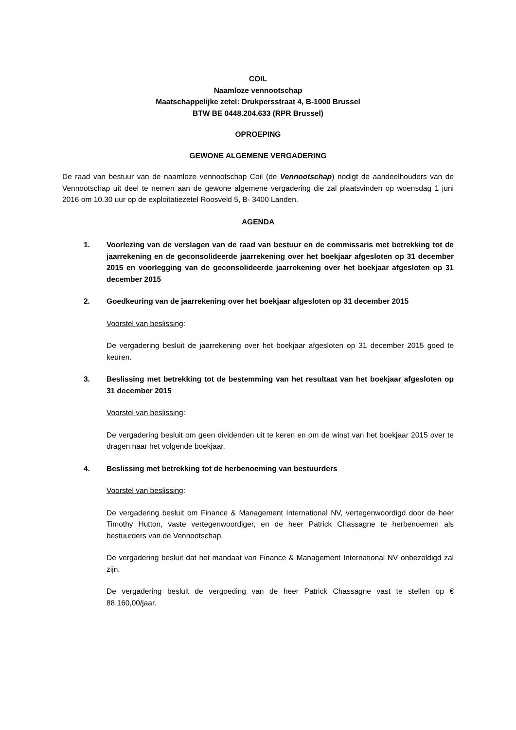COIL
Naamloze vennootschap
Maatschappelijke zetel: Drukpersstraat 4, B-1000 Brussel
BTW BE 0448.204.633 (RPR Brussel)
OPROEPING
GEWONE ALGEMENE VERGADERING
De raad van bestuur van de naamloze vennootschap Coil (de Vennootschap) nodigt de aandeelhouders van de Vennootschap uit deel te nemen aan de gewone algemene vergadering die zal plaatsvinden op woensdag 1 juni 2016 om 10.30 uur op de exploitatiezetel Roosveld 5, B- 3400 Landen.
AGENDA
1. Voorlezing van de verslagen van de raad van bestuur en de commissaris met betrekking tot de jaarrekening en de geconsolideerde jaarrekening over het boekjaar afgesloten op 31 december 2015 en voorlegging van de geconsolideerde jaarrekening over het boekjaar afgesloten op 31 december 2015
2. Goedkeuring van de jaarrekening over het boekjaar afgesloten op 31 december 2015
Voorstel van beslissing:
De vergadering besluit de jaarrekening over het boekjaar afgesloten op 31 december 2015 goed te keuren.
3. Beslissing met betrekking tot de bestemming van het resultaat van het boekjaar afgesloten op 31 december 2015
Voorstel van beslissing:
De vergadering besluit om geen dividenden uit te keren en om de winst van het boekjaar 2015 over te dragen naar het volgende boekjaar.
4. Beslissing met betrekking tot de herbenoeming van bestuurders
Voorstel van beslissing:
De vergadering besluit om Finance & Management International NV, vertegenwoordigd door de heer Timothy Hutton, vaste vertegenwoordiger, en de heer Patrick Chassagne te herbenoemen als bestuurders van de Vennootschap.
De vergadering besluit dat het mandaat van Finance & Management International NV onbezoldigd zal zijn.
De vergadering besluit de vergoeding van de heer Patrick Chassagne vast te stellen op € 88.160,00/jaar.